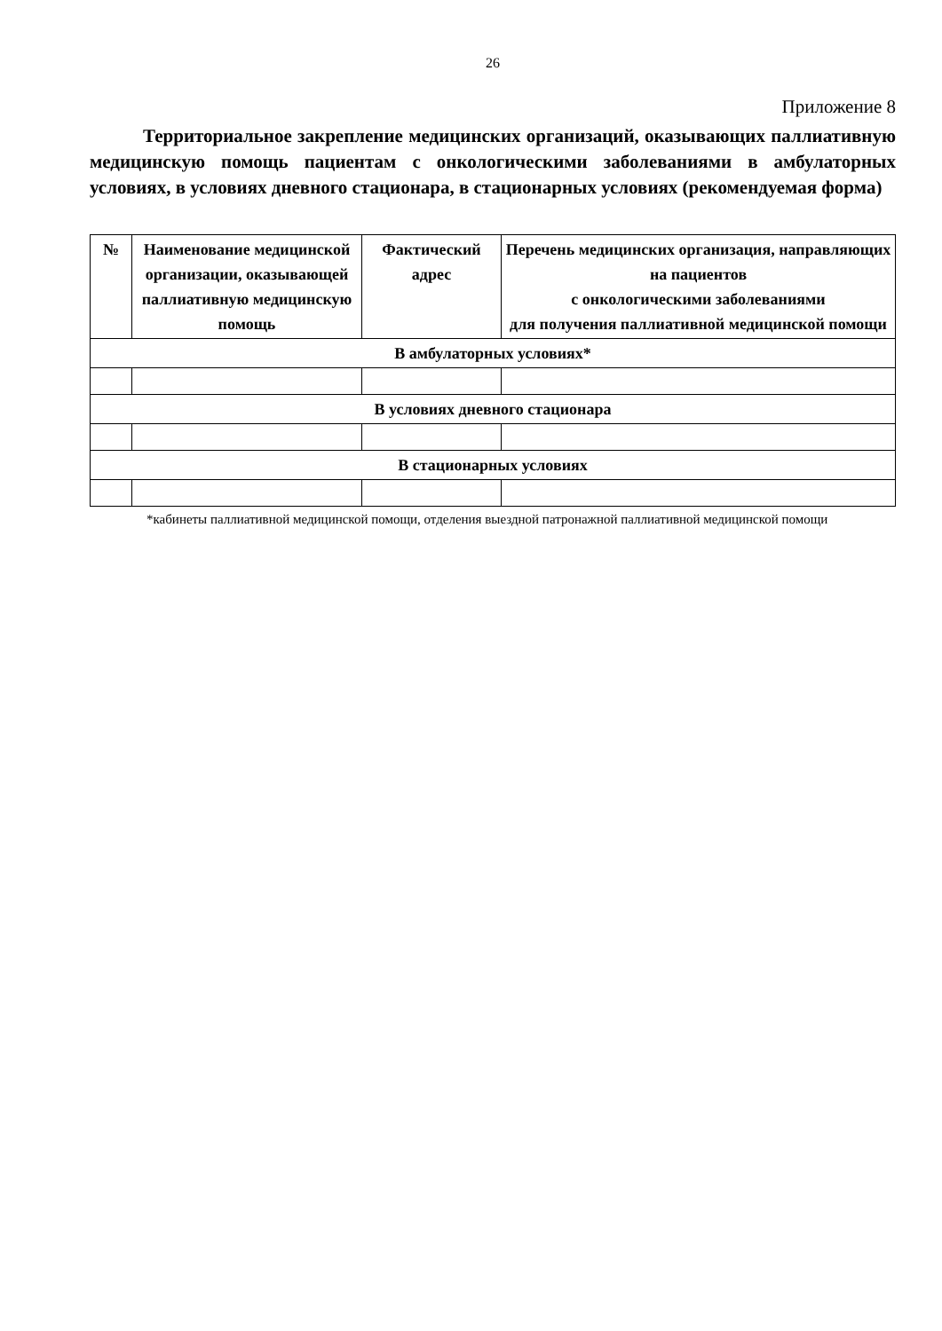26
Приложение 8
Территориальное закрепление медицинских организаций, оказывающих паллиативную медицинскую помощь пациентам с онкологическими заболеваниями в амбулаторных условиях, в условиях дневного стационара, в стационарных условиях (рекомендуемая форма)
| № | Наименование медицинской организации, оказывающей паллиативную медицинскую помощь | Фактический адрес | Перечень медицинских организация, направляющих на пациентов с онкологическими заболеваниями для получения паллиативной медицинской помощи |
| --- | --- | --- | --- |
| В амбулаторных условиях* | | | |
| В условиях дневного стационара | | | |
| В стационарных условиях | | | |
*кабинеты паллиативной медицинской помощи, отделения выездной патронажной паллиативной медицинской помощи